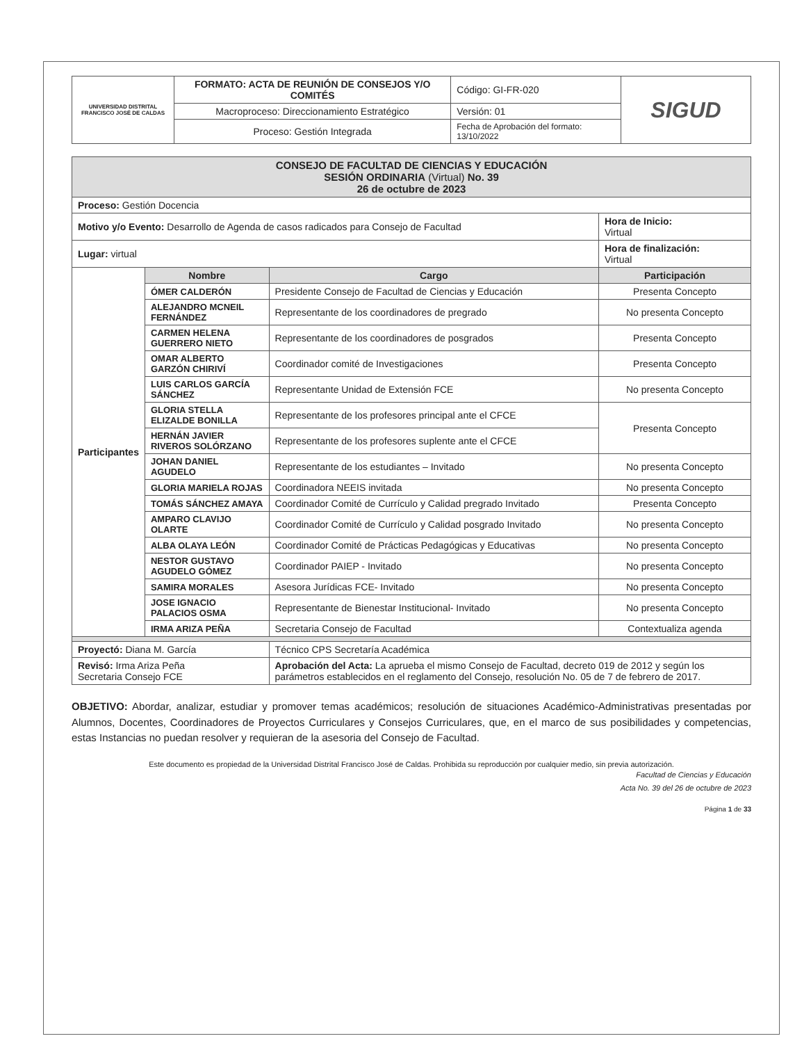| UNIVERSIDAD DISTRITAL FRANCISCO JOSÉ DE CALDAS | FORMATO: ACTA DE REUNIÓN DE CONSEJOS Y/O COMITÉS | Código: GI-FR-020 | SIGUD |
| | Macroproceso: Direccionamiento Estratégico | Versión: 01 | |
| | Proceso: Gestión Integrada | Fecha de Aprobación del formato: 13/10/2022 | |
| CONSEJO DE FACULTAD DE CIENCIAS Y EDUCACIÓN SESIÓN ORDINARIA (Virtual) No. 39 26 de octubre de 2023 | | | |
| Proceso: Gestión Docencia | | | |
| Motivo y/o Evento: Desarrollo de Agenda de casos radicados para Consejo de Facultad | | | Hora de Inicio: Virtual |
| Lugar: virtual | | | Hora de finalización: Virtual |
| Participantes | Nombre | Cargo | Participación |
| | ÓMER CALDERÓN | Presidente Consejo de Facultad de Ciencias y Educación | Presenta Concepto |
| | ALEJANDRO MCNEIL FERNÁNDEZ | Representante de los coordinadores de pregrado | No presenta Concepto |
| | CARMEN HELENA GUERRERO NIETO | Representante de los coordinadores de posgrados | Presenta Concepto |
| | OMAR ALBERTO GARZÓN CHIRIVÍ | Coordinador comité de Investigaciones | Presenta Concepto |
| | LUIS CARLOS GARCÍA SÁNCHEZ | Representante Unidad de Extensión FCE | No presenta Concepto |
| | GLORIA STELLA ELIZALDE BONILLA | Representante de los profesores principal ante el CFCE | Presenta Concepto |
| | HERNÁN JAVIER RIVEROS SOLÓRZANO | Representante de los profesores suplente ante el CFCE | |
| | JOHAN DANIEL AGUDELO | Representante de los estudiantes – Invitado | No presenta Concepto |
| | GLORIA MARIELA ROJAS | Coordinadora NEEIS invitada | No presenta Concepto |
| | TOMÁS SÁNCHEZ AMAYA | Coordinador Comité de Currículo y Calidad pregrado Invitado | Presenta Concepto |
| | AMPARO CLAVIJO OLARTE | Coordinador Comité de Currículo y Calidad posgrado Invitado | No presenta Concepto |
| | ALBA OLAYA LEÓN | Coordinador Comité de Prácticas Pedagógicas y Educativas | No presenta Concepto |
| | NESTOR GUSTAVO AGUDELO GÓMEZ | Coordinador PAIEP - Invitado | No presenta Concepto |
| | SAMIRA MORALES | Asesora Jurídicas FCE- Invitado | No presenta Concepto |
| | JOSE IGNACIO PALACIOS OSMA | Representante de Bienestar Institucional- Invitado | No presenta Concepto |
| | IRMA ARIZA PEÑA | Secretaria Consejo de Facultad | Contextualiza agenda |
| Proyectó: Diana M. García | | Técnico CPS Secretaría Académica | |
| Revisó: Irma Ariza Peña Secretaria Consejo FCE | | Aprobación del Acta: La aprueba el mismo Consejo de Facultad, decreto 019 de 2012 y según los parámetros establecidos en el reglamento del Consejo, resolución No. 05 de 7 de febrero de 2017. | |
OBJETIVO: Abordar, analizar, estudiar y promover temas académicos; resolución de situaciones Académico-Administrativas presentadas por Alumnos, Docentes, Coordinadores de Proyectos Curriculares y Consejos Curriculares, que, en el marco de sus posibilidades y competencias, estas Instancias no puedan resolver y requieran de la asesoria del Consejo de Facultad.
Este documento es propiedad de la Universidad Distrital Francisco José de Caldas. Prohibida su reproducción por cualquier medio, sin previa autorización.
Facultad de Ciencias y Educación
Acta No. 39 del 26 de octubre de 2023
Página 1 de 33